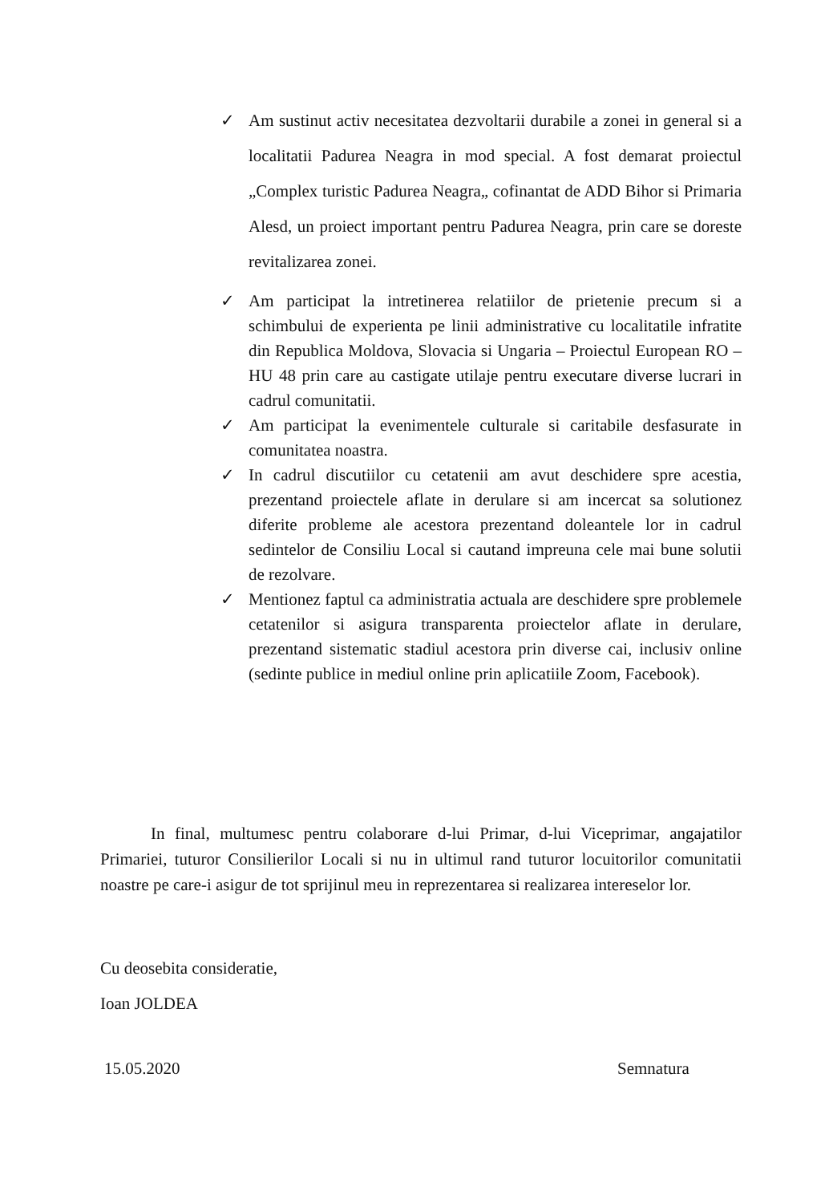✓ Am sustinut activ necesitatea dezvoltarii durabile a zonei in general si a localitatii Padurea Neagra in mod special. A fost demarat proiectul „Complex turistic Padurea Neagra„ cofinantat de ADD Bihor si Primaria Alesd, un proiect important pentru Padurea Neagra, prin care se doreste revitalizarea zonei.
✓ Am participat la intretinerea relatiilor de prietenie precum si a schimbului de experienta pe linii administrative cu localitatile infratite din Republica Moldova, Slovacia si Ungaria – Proiectul European RO – HU 48 prin care au castigate utilaje pentru executare diverse lucrari in cadrul comunitatii.
✓ Am participat la evenimentele culturale si caritabile desfasurate in comunitatea noastra.
✓ In cadrul discutiilor cu cetatenii am avut deschidere spre acestia, prezentand proiectele aflate in derulare si am incercat sa solutionez diferite probleme ale acestora prezentand doleantele lor in cadrul sedintelor de Consiliu Local si cautand impreuna cele mai bune solutii de rezolvare.
✓ Mentionez faptul ca administratia actuala are deschidere spre problemele cetatenilor si asigura transparenta proiectelor aflate in derulare, prezentand sistematic stadiul acestora prin diverse cai, inclusiv online (sedinte publice in mediul online prin aplicatiile Zoom, Facebook).
In final, multumesc pentru colaborare d-lui Primar, d-lui Viceprimar, angajatilor Primariei, tuturor Consilierilor Locali si nu in ultimul rand tuturor locuitorilor comunitatii noastre pe care-i asigur de tot sprijinul meu in reprezentarea si realizarea intereselor lor.
Cu deosebita consideratie,
Ioan JOLDEA
15.05.2020 Semnatura